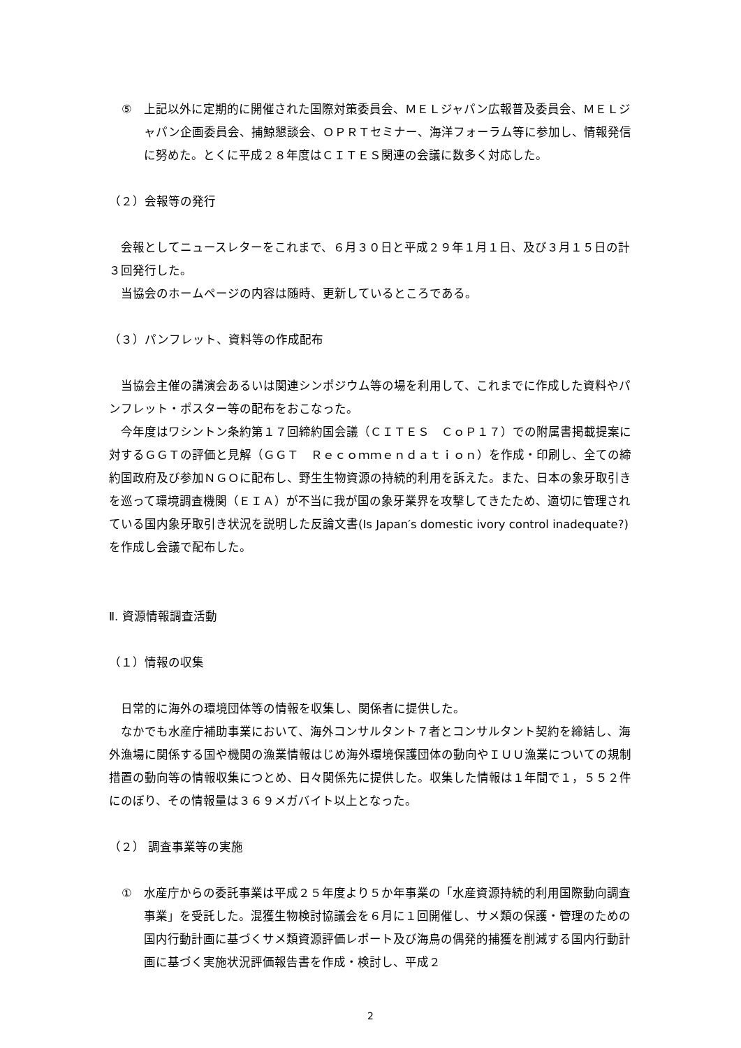⑤ 上記以外に定期的に開催された国際対策委員会、ＭＥＬジャパン広報普及委員会、ＭＥＬジャパン企画委員会、捕鯨懇談会、ＯＰＲＴセミナー、海洋フォーラム等に参加し、情報発信に努めた。とくに平成２８年度はＣＩＴＥＳ関連の会議に数多く対応した。
（２）会報等の発行
会報としてニュースレターをこれまで、６月３０日と平成２９年１月１日、及び３月１５日の計３回発行した。
当協会のホームページの内容は随時、更新しているところである。
（３）パンフレット、資料等の作成配布
当協会主催の講演会あるいは関連シンポジウム等の場を利用して、これまでに作成した資料やパンフレット・ポスター等の配布をおこなった。
今年度はワシントン条約第１７回締約国会議（ＣＩＴＥＳ　ＣｏＰ１７）での附属書掲載提案に対するＧＧＴの評価と見解（ＧＧＴ　Ｒｅｃｏｍｍｅｎｄａｔｉｏｎ）を作成・印刷し、全ての締約国政府及び参加ＮＧＯに配布し、野生生物資源の持続的利用を訴えた。また、日本の象牙取引きを巡って環境調査機関（ＥＩＡ）が不当に我が国の象牙業界を攻撃してきたため、適切に管理されている国内象牙取引き状況を説明した反論文書(Is Japan′s domestic ivory control inadequate?)を作成し会議で配布した。
Ⅱ. 資源情報調査活動
（１）情報の収集
日常的に海外の環境団体等の情報を収集し、関係者に提供した。
なかでも水産庁補助事業において、海外コンサルタント７者とコンサルタント契約を締結し、海外漁場に関係する国や機関の漁業情報はじめ海外環境保護団体の動向やＩＵＵ漁業についての規制措置の動向等の情報収集につとめ、日々関係先に提供した。収集した情報は１年間で１，５５２件にのぼり、その情報量は３６９メガバイト以上となった。
（２） 調査事業等の実施
① 水産庁からの委託事業は平成２５年度より５か年事業の「水産資源持続的利用国際動向調査事業」を受託した。混獲生物検討協議会を６月に１回開催し、サメ類の保護・管理のための国内行動計画に基づくサメ類資源評価レポート及び海鳥の偶発的捕獲を削減する国内行動計画に基づく実施状況評価報告書を作成・検討し、平成２
2